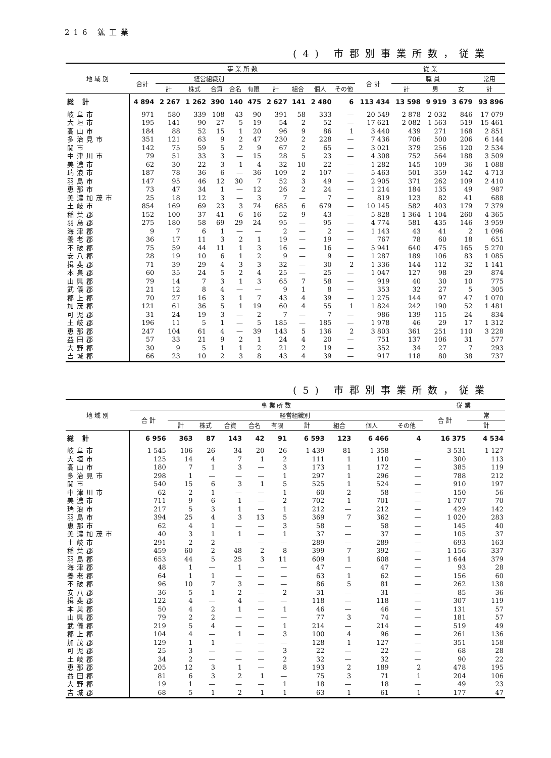216 鉱工業
(4) 市郡別事業所数，従業
| 地 域 別 | 事 業 所 数 | | | | | | | | | | 従 業 | | | | |
| --- | --- | --- | --- | --- | --- | --- | --- | --- | --- | --- | --- | --- | --- | --- | --- |
| | 合計 | 経営組織別 | | | | | | | | | 合 計 | 職 員 | | | 常用 |
| | | 計 | 株式 | 合資 | 合名 | 有限 | 計 | 組合 | 個人 | その他 | | 計 | 男 | 女 | 計 |
| 総 計 | 4 894 | 2 267 | 1 262 | 390 | 140 | 475 | 2 627 | 141 | 2 480 | 6 | 113 434 | 13 598 | 9 919 | 3 679 | 93 896 |
| 岐阜市 | 971 | 580 | 339 | 108 | 43 | 90 | 391 | 58 | 333 | — | 20 549 | 2 878 | 2 032 | 846 | 17 079 |
| 大垣市 | 195 | 141 | 90 | 27 | 5 | 19 | 54 | 2 | 52 | — | 17 621 | 2 082 | 1 563 | 519 | 15 461 |
| 高山市 | 184 | 88 | 52 | 15 | 1 | 20 | 96 | 9 | 86 | 1 | 3 440 | 439 | 271 | 168 | 2 851 |
| 多治見市 | 351 | 121 | 63 | 9 | 2 | 47 | 230 | 2 | 228 | — | 7 436 | 706 | 500 | 206 | 6 144 |
| 関市 | 142 | 75 | 59 | 5 | 2 | 9 | 67 | 2 | 65 | — | 3 021 | 379 | 256 | 120 | 2 534 |
| 中津川市 | 79 | 51 | 33 | 3 | — | 15 | 28 | 5 | 23 | — | 4 308 | 752 | 564 | 188 | 3 509 |
| 美濃市 | 62 | 30 | 22 | 3 | 1 | 4 | 32 | 10 | 22 | — | 1 282 | 145 | 109 | 36 | 1 088 |
| 瑞浪市 | 187 | 78 | 36 | 6 | — | 36 | 109 | 2 | 107 | — | 5 463 | 501 | 359 | 142 | 4 713 |
| 羽島市 | 147 | 95 | 46 | 12 | 30 | 7 | 52 | 3 | 49 | — | 2 905 | 371 | 262 | 109 | 2 410 |
| 恵那市 | 73 | 47 | 34 | 1 | — | 12 | 26 | 2 | 24 | — | 1 214 | 184 | 135 | 49 | 987 |
| 美濃加茂市 | 25 | 18 | 12 | 3 | — | 3 | 7 | — | 7 | — | 819 | 123 | 82 | 41 | 688 |
| 土岐市 | 854 | 169 | 69 | 23 | 3 | 74 | 685 | 6 | 679 | — | 10 145 | 582 | 403 | 179 | 7 379 |
| 稲葉郡 | 152 | 100 | 37 | 41 | 6 | 16 | 52 | 9 | 43 | — | 5 828 | 1 364 | 1 104 | 260 | 4 365 |
| 羽島郡 | 275 | 180 | 58 | 69 | 29 | 24 | 95 | — | 95 | — | 4 774 | 581 | 435 | 146 | 3 959 |
| 海津郡 | 9 | 7 | 6 | 1 | — | — | 2 | — | 2 | — | 1 143 | 43 | 41 | 2 | 1 096 |
| 養老郡 | 36 | 17 | 11 | 3 | 2 | 1 | 19 | — | 19 | — | 767 | 78 | 60 | 18 | 651 |
| 不破郡 | 75 | 59 | 44 | 11 | 1 | 3 | 16 | — | 16 | — | 5 941 | 640 | 475 | 165 | 5 270 |
| 安八郡 | 28 | 19 | 10 | 6 | 1 | 2 | 9 | — | 9 | — | 1 287 | 189 | 106 | 83 | 1 085 |
| 揖斐郡 | 71 | 39 | 29 | 4 | 3 | 3 | 32 | — | 30 | 2 | 1 336 | 144 | 112 | 32 | 1 141 |
| 本巣郡 | 60 | 35 | 24 | 5 | 2 | 4 | 25 | — | 25 | — | 1 047 | 127 | 98 | 29 | 874 |
| 山県郡 | 79 | 14 | 7 | 3 | 1 | 3 | 65 | 7 | 58 | — | 919 | 40 | 30 | 10 | 775 |
| 武儀郡 | 21 | 12 | 8 | 4 | — | — | 9 | 1 | 8 | — | 353 | 32 | 27 | 5 | 305 |
| 郡上郡 | 70 | 27 | 16 | 3 | 1 | 7 | 43 | 4 | 39 | — | 1 275 | 144 | 97 | 47 | 1 070 |
| 加茂郡 | 121 | 61 | 36 | 5 | 1 | 19 | 60 | 4 | 55 | 1 | 1 824 | 242 | 190 | 52 | 1 481 |
| 可児郡 | 31 | 24 | 19 | 3 | — | 2 | 7 | — | 7 | — | 986 | 139 | 115 | 24 | 834 |
| 土岐郡 | 196 | 11 | 5 | 1 | — | 5 | 185 | — | 185 | — | 1 978 | 46 | 29 | 17 | 1 312 |
| 恵那郡 | 247 | 104 | 61 | 4 | — | 39 | 143 | 5 | 136 | 2 | 3 803 | 361 | 251 | 110 | 3 228 |
| 益田郡 | 57 | 33 | 21 | 9 | 2 | 1 | 24 | 4 | 20 | — | 751 | 137 | 106 | 31 | 577 |
| 大野郡 | 30 | 9 | 5 | 1 | 1 | 2 | 21 | 2 | 19 | — | 352 | 34 | 27 | 7 | 293 |
| 吉城郡 | 66 | 23 | 10 | 2 | 3 | 8 | 43 | 4 | 39 | — | 917 | 118 | 80 | 38 | 737 |
(5) 市郡別事業所数，従業
| 地 域 別 | 事 業 所 数 | | | | | | | | | | 従 業 | |
| --- | --- | --- | --- | --- | --- | --- | --- | --- | --- | --- | --- | --- |
| | 合 計 | 経営組織別 | | | | | | | | | 合 計 | 常 |
| | | 計 | 株式 | 合資 | 合名 | 有限 | 計 | 組合 | 個人 | その他 | | 計 |
| 総 計 | 6 956 | 363 | 87 | 143 | 42 | 91 | 6 593 | 123 | 6 466 | 4 | 16 375 | 4 534 |
| 岐阜市 | 1 545 | 106 | 26 | 34 | 20 | 26 | 1 439 | 81 | 1 358 | — | 3 531 | 1 127 |
| 大垣市 | 125 | 14 | 4 | 7 | 1 | 2 | 111 | 1 | 110 | — | 300 | 113 |
| 高山市 | 180 | 7 | 1 | 3 | — | 3 | 173 | 1 | 172 | — | 385 | 119 |
| 多治見市 | 298 | 1 | — | — | — | 1 | 297 | 1 | 296 | — | 788 | 212 |
| 関市 | 540 | 15 | 6 | 3 | 1 | 5 | 525 | 1 | 524 | — | 910 | 197 |
| 中津川市 | 62 | 2 | 1 | — | — | 1 | 60 | 2 | 58 | — | 150 | 56 |
| 美濃市 | 711 | 9 | 6 | 1 | — | 2 | 702 | 1 | 701 | — | 1 707 | 70 |
| 瑞浪市 | 217 | 5 | 3 | 1 | — | 1 | 212 | — | 212 | — | 429 | 142 |
| 羽島市 | 394 | 25 | 4 | 3 | 13 | 5 | 369 | 7 | 362 | — | 1 020 | 283 |
| 恵那市 | 62 | 4 | 1 | — | — | 3 | 58 | — | 58 | — | 145 | 40 |
| 美濃加茂市 | 40 | 3 | 1 | 1 | — | 1 | 37 | — | 37 | — | 105 | 37 |
| 土岐市 | 291 | 2 | 2 | — | — | — | 289 | — | 289 | — | 693 | 163 |
| 稲葉郡 | 459 | 60 | 2 | 48 | 2 | 8 | 399 | 7 | 392 | — | 1 156 | 337 |
| 羽島郡 | 653 | 44 | 5 | 25 | 3 | 11 | 609 | 1 | 608 | — | 1 644 | 379 |
| 海津郡 | 48 | 1 | — | 1 | — | — | 47 | — | 47 | — | 93 | 28 |
| 養老郡 | 64 | 1 | 1 | — | — | — | 63 | 1 | 62 | — | 156 | 60 |
| 不破郡 | 96 | 10 | 7 | 3 | — | — | 86 | 5 | 81 | — | 262 | 138 |
| 安八郡 | 36 | 5 | 1 | 2 | — | 2 | 31 | — | 31 | — | 85 | 36 |
| 揖斐郡 | 122 | 4 | — | 4 | — | — | 118 | — | 118 | — | 307 | 119 |
| 本巣郡 | 50 | 4 | 2 | 1 | — | 1 | 46 | — | 46 | — | 131 | 57 |
| 山県郡 | 79 | 2 | 2 | — | — | — | 77 | 3 | 74 | — | 181 | 57 |
| 武儀郡 | 219 | 5 | 4 | — | — | 1 | 214 | — | 214 | — | 519 | 49 |
| 郡上郡 | 104 | 4 | — | 1 | — | 3 | 100 | 4 | 96 | — | 261 | 136 |
| 加茂郡 | 129 | 1 | 1 | — | — | — | 128 | 1 | 127 | — | 351 | 158 |
| 可児郡 | 25 | 3 | — | — | — | 3 | 22 | — | 22 | — | 68 | 28 |
| 土岐郡 | 34 | 2 | — | — | — | 2 | 32 | — | 32 | — | 90 | 22 |
| 恵那郡 | 205 | 12 | 3 | 1 | — | 8 | 193 | 2 | 189 | 2 | 478 | 195 |
| 益田郡 | 81 | 6 | 3 | 2 | 1 | — | 75 | 3 | 71 | 1 | 204 | 106 |
| 大野郡 | 19 | 1 | — | — | — | 1 | 18 | — | 18 | — | 49 | 23 |
| 吉城郡 | 68 | 5 | 1 | 2 | 1 | 1 | 63 | 1 | 61 | 1 | 177 | 47 |